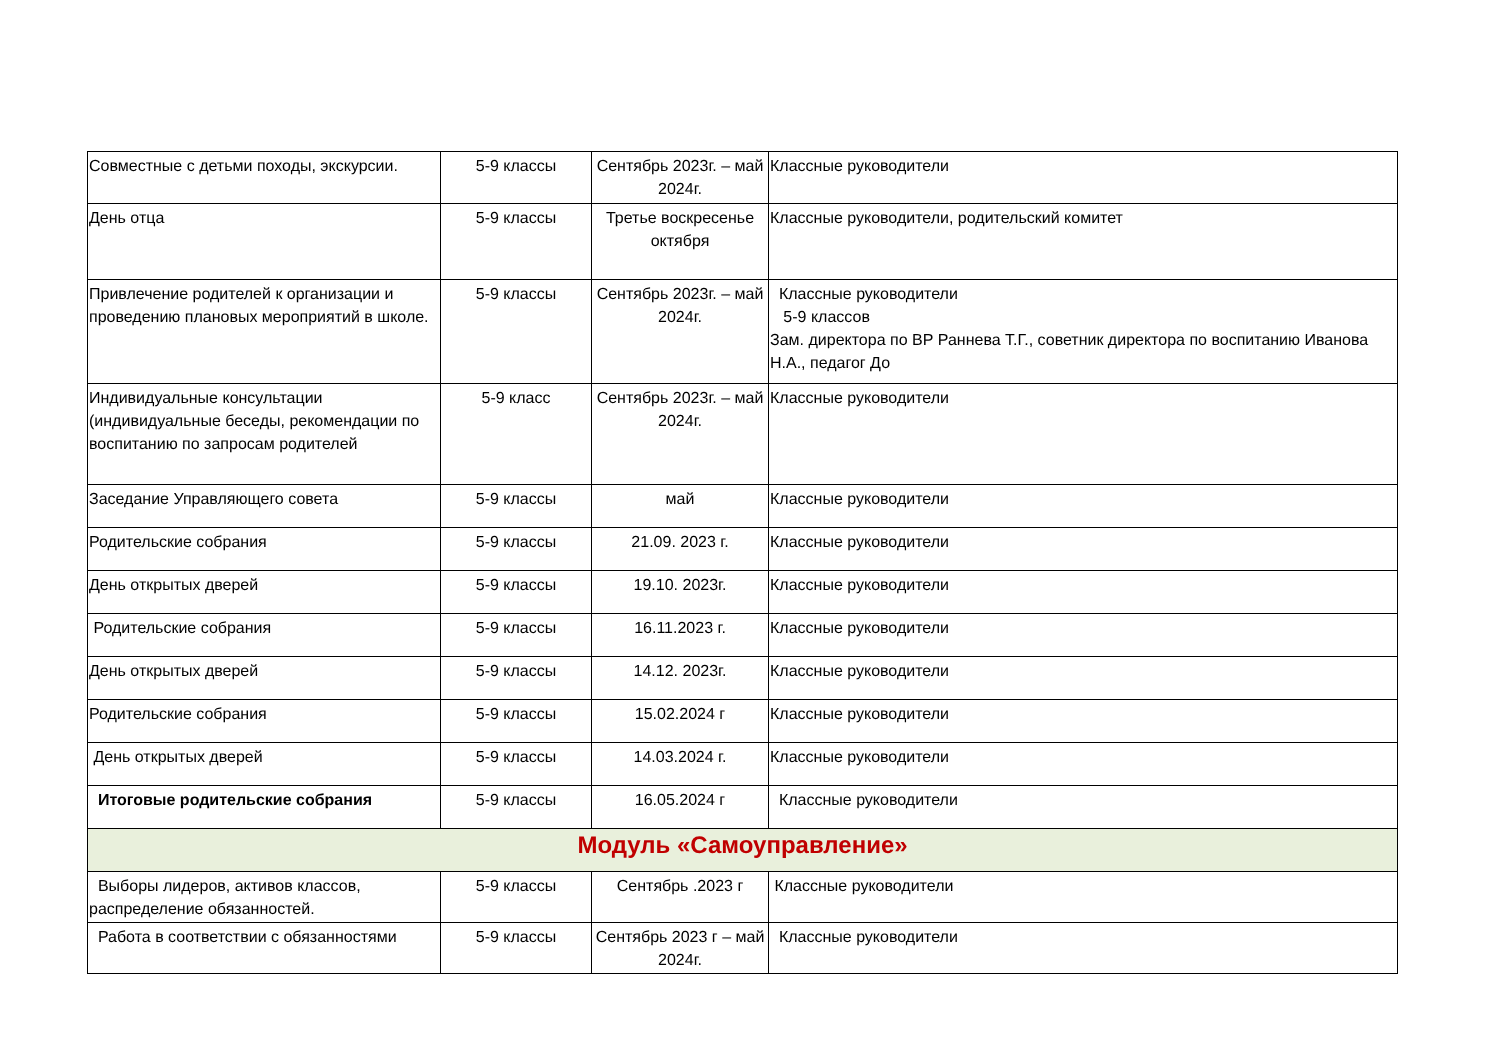| Совместные с детьми походы, экскурсии. | 5-9 классы | Сентябрь 2023г. – май 2024г. | Классные руководители |
| День отца | 5-9 классы | Третье воскресенье октября | Классные руководители, родительский комитет |
| Привлечение родителей к организации и проведению плановых мероприятий в школе. | 5-9 классы | Сентябрь 2023г. – май 2024г. | Классные руководители 5-9 классов Зам. директора по ВР Раннева Т.Г., советник директора по воспитанию Иванова Н.А., педагог До |
| Индивидуальные консультации (индивидуальные беседы, рекомендации по воспитанию по запросам родителей | 5-9 класс | Сентябрь 2023г. – май 2024г. | Классные руководители |
| Заседание Управляющего совета | 5-9 классы | май | Классные руководители |
| Родительские собрания | 5-9 классы | 21.09. 2023 г. | Классные руководители |
| День открытых дверей | 5-9 классы | 19.10. 2023г. | Классные руководители |
| Родительские собрания | 5-9 классы | 16.11.2023 г. | Классные руководители |
| День открытых дверей | 5-9 классы | 14.12. 2023г. | Классные руководители |
| Родительские собрания | 5-9 классы | 15.02.2024 г | Классные руководители |
| День открытых дверей | 5-9 классы | 14.03.2024 г. | Классные руководители |
| Итоговые родительские собрания | 5-9 классы | 16.05.2024 г | Классные руководители |
| Модуль «Самоуправление» | | | |
| Выборы лидеров, активов классов, распределение обязанностей. | 5-9 классы | Сентябрь .2023 г | Классные руководители |
| Работа в соответствии с обязанностями | 5-9 классы | Сентябрь 2023 г – май 2024г. | Классные руководители |